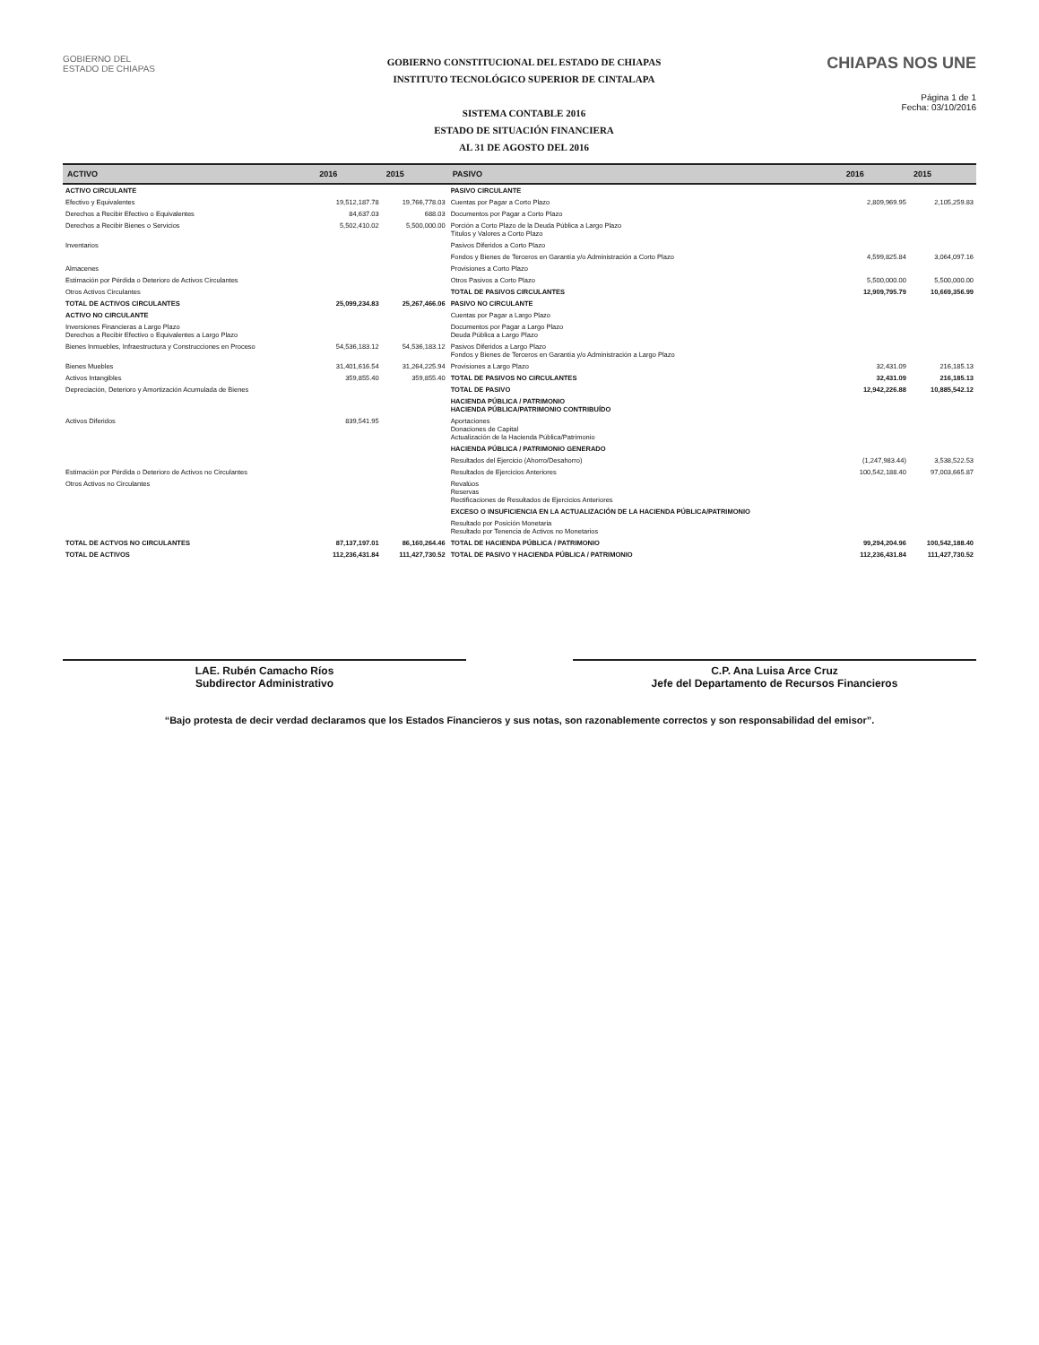GOBIERNO DEL
ESTADO DE CHIAPAS
GOBIERNO CONSTITUCIONAL DEL ESTADO DE CHIAPAS
INSTITUTO TECNOLÓGICO SUPERIOR DE CINTALAPA
SISTEMA CONTABLE 2016
ESTADO DE SITUACIÓN FINANCIERA
AL 31 DE AGOSTO DEL 2016
CHIAPAS NOS UNE
Página 1 de 1
Fecha: 03/10/2016
| ACTIVO | 2016 | 2015 | PASIVO | 2016 | 2015 |
| --- | --- | --- | --- | --- | --- |
| ACTIVO CIRCULANTE | | | PASIVO CIRCULANTE | | |
| Efectivo y Equivalentes | 19,512,187.78 | 19,766,778.03 | Cuentas por Pagar a Corto Plazo | 2,809,969.95 | 2,105,259.83 |
| Derechos a Recibir Efectivo o Equivalentes | 84,637.03 | 688.03 | Documentos por Pagar a Corto Plazo | | |
| Derechos a Recibir Bienes o Servicios | 5,502,410.02 | 5,500,000.00 | Porción a Corto Plazo de la Deuda Pública a Largo Plazo Títulos y Valores a Corto Plazo | | |
| Inventarios | | | Pasivos Diferidos a Corto Plazo | | |
| | | | Fondos y Bienes de Terceros en Garantía y/o Administración a Corto Plazo | 4,599,825.84 | 3,064,097.16 |
| Almacenes | | | Provisiones a Corto Plazo | | |
| Estimación por Pérdida o Deterioro de Activos Circulantes | | | Otros Pasivos a Corto Plazo | 5,500,000.00 | 5,500,000.00 |
| Otros Activos Circulantes | | | TOTAL DE PASIVOS CIRCULANTES | 12,909,795.79 | 10,669,356.99 |
| TOTAL DE ACTIVOS CIRCULANTES | 25,099,234.83 | 25,267,466.06 | PASIVO NO CIRCULANTE | | |
| ACTIVO NO CIRCULANTE | | | Cuentas por Pagar a Largo Plazo | | |
| Inversiones Financieras a Largo Plazo Derechos a Recibir Efectivo o Equivalentes a Largo Plazo | | | Documentos por Pagar a Largo Plazo Deuda Pública a Largo Plazo | | |
| Bienes Inmuebles, Infraestructura y Construcciones en Proceso | 54,536,183.12 | 54,536,183.12 | Pasivos Diferidos a Largo Plazo Fondos y Bienes de Terceros en Garantía y/o Administración a Largo Plazo | | |
| Bienes Muebles | 31,401,616.54 | 31,264,225.94 | Provisiones a Largo Plazo | 32,431.09 | 216,185.13 |
| Activos Intangibles | 359,855.40 | 359,855.40 | TOTAL DE PASIVOS NO CIRCULANTES | 32,431.09 | 216,185.13 |
| Depreciación, Deterioro y Amortización Acumulada de Bienes | | | TOTAL DE PASIVO | 12,942,226.88 | 10,885,542.12 |
| | | | HACIENDA PÚBLICA / PATRIMONIO HACIENDA PÚBLICA/PATRIMONIO CONTRIBUÍDO | | |
| Activos Diferidos | 839,541.95 | | Aportaciones Donaciones de Capital Actualización de la Hacienda Pública/Patrimonio | | |
| | | | HACIENDA PÚBLICA / PATRIMONIO GENERADO | | |
| | | | Resultados del Ejercicio (Ahorro/Desahorro) | (1,247,983.44) | 3,538,522.53 |
| Estimación por Pérdida o Deterioro de Activos no Circulantes | | | Resultados de Ejercicios Anteriores | 100,542,188.40 | 97,003,665.87 |
| Otros Activos no Circulantes | | | Revalúos Reservas Rectificaciones de Resultados de Ejercicios Anteriores | | |
| | | | EXCESO O INSUFICIENCIA EN LA ACTUALIZACIÓN DE LA HACIENDA PÚBLICA/PATRIMONIO | | |
| | | | Resultado por Posición Monetaria Resultado por Tenencia de Activos no Monetarios | | |
| TOTAL DE ACTVOS NO CIRCULANTES | 87,137,197.01 | 86,160,264.46 | TOTAL DE HACIENDA PÚBLICA / PATRIMONIO | 99,294,204.96 | 100,542,188.40 |
| TOTAL DE ACTIVOS | 112,236,431.84 | 111,427,730.52 | TOTAL DE PASIVO Y HACIENDA PÚBLICA / PATRIMONIO | 112,236,431.84 | 111,427,730.52 |
LAE. Rubén Camacho Ríos
Subdirector Administrativo
C.P. Ana Luisa Arce Cruz
Jefe del Departamento de Recursos Financieros
“Bajo protesta de decir verdad declaramos que los Estados Financieros y sus notas, son razonablemente correctos y son responsabilidad del emisor”.